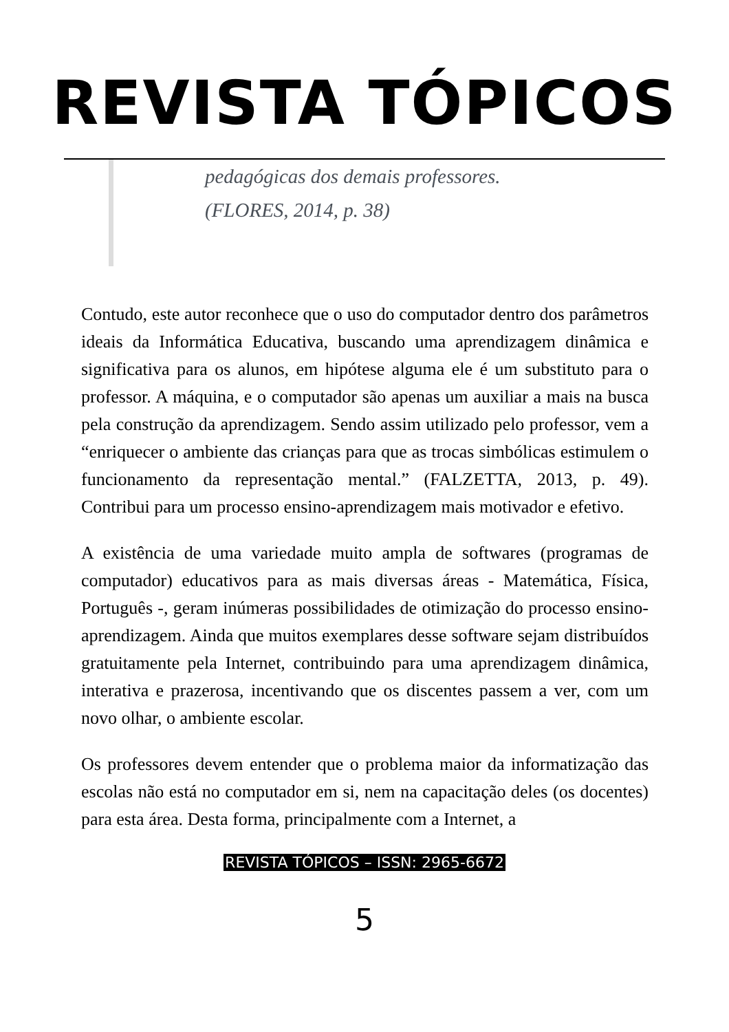REVISTA TÓPICOS
pedagógicas dos demais professores.
(FLORES, 2014, p. 38)
Contudo, este autor reconhece que o uso do computador dentro dos parâmetros ideais da Informática Educativa, buscando uma aprendizagem dinâmica e significativa para os alunos, em hipótese alguma ele é um substituto para o professor. A máquina, e o computador são apenas um auxiliar a mais na busca pela construção da aprendizagem. Sendo assim utilizado pelo professor, vem a “enriquecer o ambiente das crianças para que as trocas simbólicas estimulem o funcionamento da representação mental.” (FALZETTA, 2013, p. 49). Contribui para um processo ensino-aprendizagem mais motivador e efetivo.
A existência de uma variedade muito ampla de softwares (programas de computador) educativos para as mais diversas áreas - Matemática, Física, Português -, geram inúmeras possibilidades de otimização do processo ensino-aprendizagem. Ainda que muitos exemplares desse software sejam distribuídos gratuitamente pela Internet, contribuindo para uma aprendizagem dinâmica, interativa e prazerosa, incentivando que os discentes passem a ver, com um novo olhar, o ambiente escolar.
Os professores devem entender que o problema maior da informatização das escolas não está no computador em si, nem na capacitação deles (os docentes) para esta área. Desta forma, principalmente com a Internet, a
REVISTA TÓPICOS – ISSN: 2965-6672
5